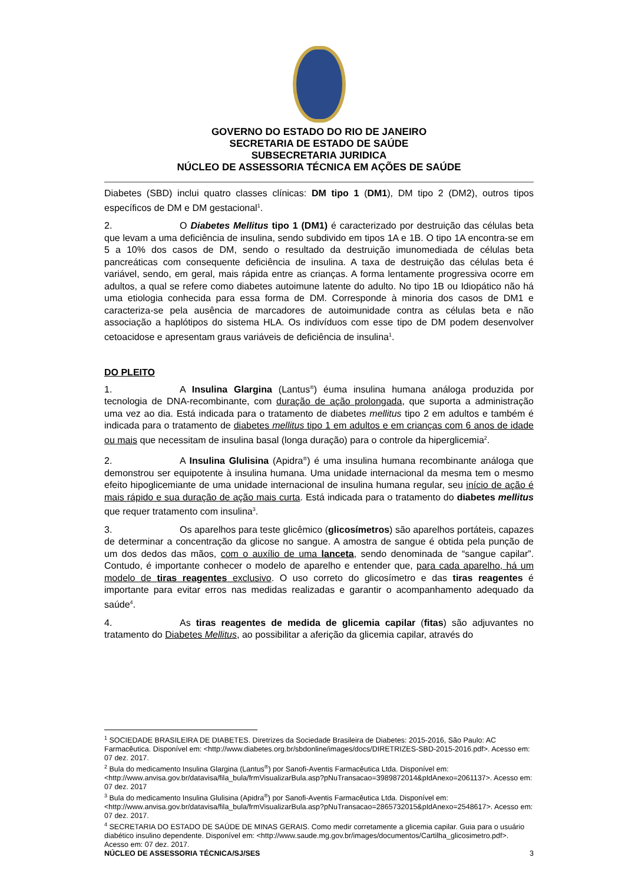GOVERNO DO ESTADO DO RIO DE JANEIRO
SECRETARIA DE ESTADO DE SAÚDE
SUBSECRETARIA JURIDICA
NÚCLEO DE ASSESSORIA TÉCNICA EM AÇÕES DE SAÚDE
Diabetes (SBD) inclui quatro classes clínicas: DM tipo 1 (DM1), DM tipo 2 (DM2), outros tipos específicos de DM e DM gestacional<sup>1</sup>.
2. O Diabetes Mellitus tipo 1 (DM1) é caracterizado por destruição das células beta que levam a uma deficiência de insulina, sendo subdivido em tipos 1A e 1B. O tipo 1A encontra-se em 5 a 10% dos casos de DM, sendo o resultado da destruição imunomediada de células beta pancreáticas com consequente deficiência de insulina. A taxa de destruição das células beta é variável, sendo, em geral, mais rápida entre as crianças. A forma lentamente progressiva ocorre em adultos, a qual se refere como diabetes autoimune latente do adulto. No tipo 1B ou Idiopático não há uma etiologia conhecida para essa forma de DM. Corresponde à minoria dos casos de DM1 e caracteriza-se pela ausência de marcadores de autoimunidade contra as células beta e não associação a haplótipos do sistema HLA. Os indivíduos com esse tipo de DM podem desenvolver cetoacidose e apresentam graus variáveis de deficiência de insulina<sup>1</sup>.
DO PLEITO
1. A Insulina Glargina (Lantus<sup>®</sup>) éuma insulina humana análoga produzida por tecnologia de DNA-recombinante, com duração de ação prolongada, que suporta a administração uma vez ao dia. Está indicada para o tratamento de diabetes mellitus tipo 2 em adultos e também é indicada para o tratamento de diabetes mellitus tipo 1 em adultos e em crianças com 6 anos de idade ou mais que necessitam de insulina basal (longa duração) para o controle da hiperglicemia<sup>2</sup>.
2. A Insulina Glulisina (Apidra<sup>®</sup>) é uma insulina humana recombinante análoga que demonstrou ser equipotente à insulina humana. Uma unidade internacional da mesma tem o mesmo efeito hipoglicemiante de uma unidade internacional de insulina humana regular, seu início de ação é mais rápido e sua duração de ação mais curta. Está indicada para o tratamento do diabetes mellitus que requer tratamento com insulina<sup>3</sup>.
3. Os aparelhos para teste glicêmico (glicosímetros) são aparelhos portáteis, capazes de determinar a concentração da glicose no sangue. A amostra de sangue é obtida pela punção de um dos dedos das mãos, com o auxílio de uma lanceta, sendo denominada de “sangue capilar”. Contudo, é importante conhecer o modelo de aparelho e entender que, para cada aparelho, há um modelo de tiras reagentes exclusivo. O uso correto do glicosímetro e das tiras reagentes é importante para evitar erros nas medidas realizadas e garantir o acompanhamento adequado da saúde<sup>4</sup>.
4. As tiras reagentes de medida de glicemia capilar (fitas) são adjuvantes no tratamento do Diabetes Mellitus, ao possibilitar a aferição da glicemia capilar, através do
<sup>1</sup> SOCIEDADE BRASILEIRA DE DIABETES. Diretrizes da Sociedade Brasileira de Diabetes: 2015-2016, São Paulo: AC Farmacêutica. Disponível em: <http://www.diabetes.org.br/sbdonline/images/docs/DIRETRIZES-SBD-2015-2016.pdf>. Acesso em: 07 dez. 2017.
<sup>2</sup> Bula do medicamento Insulina Glargina (Lantus<sup>®</sup>) por Sanofi-Aventis Farmacêutica Ltda. Disponível em: <http://www.anvisa.gov.br/datavisa/fila_bula/frmVisualizarBula.asp?pNuTransacao=3989872014&pIdAnexo=2061137>. Acesso em: 07 dez. 2017
<sup>3</sup> Bula do medicamento Insulina Glulisina (Apidra<sup>®</sup>) por Sanofi-Aventis Farmacêutica Ltda. Disponível em: <http://www.anvisa.gov.br/datavisa/fila_bula/frmVisualizarBula.asp?pNuTransacao=2865732015&pIdAnexo=2548617>. Acesso em: 07 dez. 2017.
<sup>4</sup> SECRETARIA DO ESTADO DE SAÚDE DE MINAS GERAIS. Como medir corretamente a glicemia capilar. Guia para o usuário diabético insulino dependente. Disponível em: <http://www.saude.mg.gov.br/images/documentos/Cartilha_glicosimetro.pdf>. Acesso em: 07 dez. 2017.
NÚCLEO DE ASSESSORIA TÉCNICA/SJ/SES 3